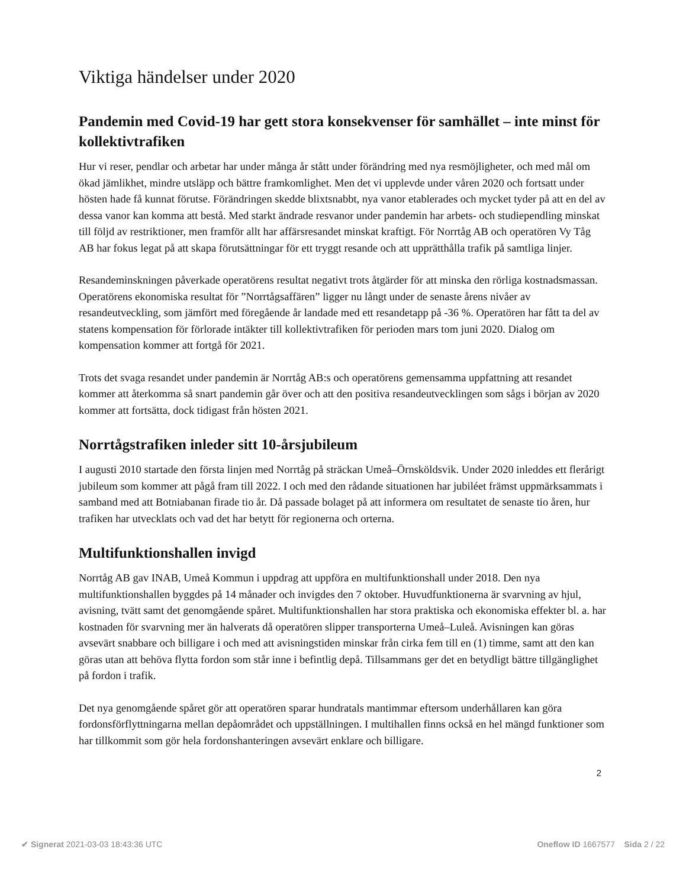Viktiga händelser under 2020
Pandemin med Covid-19 har gett stora konsekvenser för samhället – inte minst för kollektivtrafiken
Hur vi reser, pendlar och arbetar har under många år stått under förändring med nya resmöjligheter, och med mål om ökad jämlikhet, mindre utsläpp och bättre framkomlighet. Men det vi upplevde under våren 2020 och fortsatt under hösten hade få kunnat förutse. Förändringen skedde blixtsnabbt, nya vanor etablerades och mycket tyder på att en del av dessa vanor kan komma att bestå. Med starkt ändrade resvanor under pandemin har arbets- och studiependling minskat till följd av restriktioner, men framför allt har affärsresandet minskat kraftigt. För Norrtåg AB och operatören Vy Tåg AB har fokus legat på att skapa förutsättningar för ett tryggt resande och att upprätthålla trafik på samtliga linjer.
Resandeminskningen påverkade operatörens resultat negativt trots åtgärder för att minska den rörliga kostnadsmassan. Operatörens ekonomiska resultat för ”Norrtågsaffären” ligger nu långt under de senaste årens nivåer av resandeutveckling, som jämfört med föregående år landade med ett resandetapp på -36 %. Operatören har fått ta del av statens kompensation för förlorade intäkter till kollektivtrafiken för perioden mars tom juni 2020. Dialog om kompensation kommer att fortgå för 2021.
Trots det svaga resandet under pandemin är Norrtåg AB:s och operatörens gemensamma uppfattning att resandet kommer att återkomma så snart pandemin går över och att den positiva resandeutvecklingen som sågs i början av 2020 kommer att fortsätta, dock tidigast från hösten 2021.
Norrtågstrafiken inleder sitt 10-årsjubileum
I augusti 2010 startade den första linjen med Norrtåg på sträckan Umeå–Örnsköldsvik. Under 2020 inleddes ett flerårigt jubileum som kommer att pågå fram till 2022. I och med den rådande situationen har jubiléet främst uppmärksammats i samband med att Botniabanan firade tio år. Då passade bolaget på att informera om resultatet de senaste tio åren, hur trafiken har utvecklats och vad det har betytt för regionerna och orterna.
Multifunktionshallen invigd
Norrtåg AB gav INAB, Umeå Kommun i uppdrag att uppföra en multifunktionshall under 2018. Den nya multifunktionshallen byggdes på 14 månader och invigdes den 7 oktober. Huvudfunktionerna är svarvning av hjul, avisning, tvätt samt det genomgående spåret. Multifunktionshallen har stora praktiska och ekonomiska effekter bl. a. har kostnaden för svarvning mer än halverats då operatören slipper transporterna Umeå–Luleå. Avisningen kan göras avsevärt snabbare och billigare i och med att avisningstiden minskar från cirka fem till en (1) timme, samt att den kan göras utan att behöva flytta fordon som står inne i befintlig depå. Tillsammans ger det en betydligt bättre tillgänglighet på fordon i trafik.
Det nya genomgående spåret gör att operatören sparar hundratals mantimmar eftersom underhållaren kan göra fordonsförflyttningarna mellan depåområdet och uppställningen. I multihallen finns också en hel mängd funktioner som har tillkommit som gör hela fordonshanteringen avsevärt enklare och billigare.
2
✔ Signerat 2021-03-03 18:43:36 UTC Oneflow ID 1667577 Sida 2 / 22